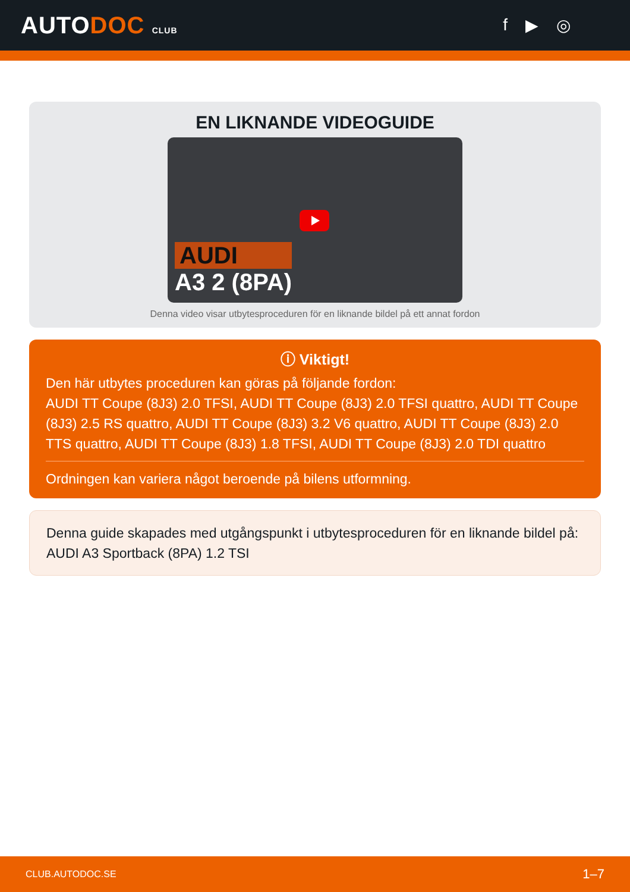AUTODOC CLUB
f ▶ ◎
EN LIKNANDE VIDEOGUIDE
AUDI
A3 2 (8PA)
Denna video visar utbytesproceduren för en liknande bildel på ett annat fordon
ⓘ Viktigt!
Den här utbytes proceduren kan göras på följande fordon:
AUDI TT Coupe (8J3) 2.0 TFSI, AUDI TT Coupe (8J3) 2.0 TFSI quattro, AUDI TT Coupe (8J3) 2.5 RS quattro, AUDI TT Coupe (8J3) 3.2 V6 quattro, AUDI TT Coupe (8J3) 2.0 TTS quattro, AUDI TT Coupe (8J3) 1.8 TFSI, AUDI TT Coupe (8J3) 2.0 TDI quattro
Ordningen kan variera något beroende på bilens utformning.
Denna guide skapades med utgångspunkt i utbytesproceduren för en liknande bildel på: AUDI A3 Sportback (8PA) 1.2 TSI
CLUB.AUTODOC.SE 1–7